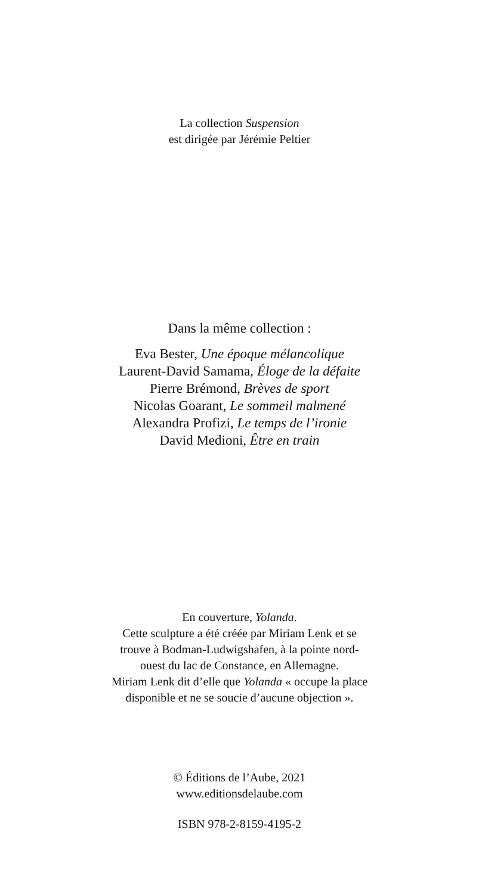La collection Suspension
est dirigée par Jérémie Peltier
Dans la même collection :
Eva Bester, Une époque mélancolique
Laurent-David Samama, Éloge de la défaite
Pierre Brémond, Brèves de sport
Nicolas Goarant, Le sommeil malmené
Alexandra Profizi, Le temps de l’ironie
David Medioni, Être en train
En couverture, Yolanda.
Cette sculpture a été créée par Miriam Lenk et se
trouve à Bodman-Ludwigshafen, à la pointe nord-
ouest du lac de Constance, en Allemagne.
Miriam Lenk dit d’elle que Yolanda « occupe la place
disponible et ne se soucie d’aucune objection ».
© Éditions de l’Aube, 2021
www.editionsdelaube.com
ISBN 978-2-8159-4195-2